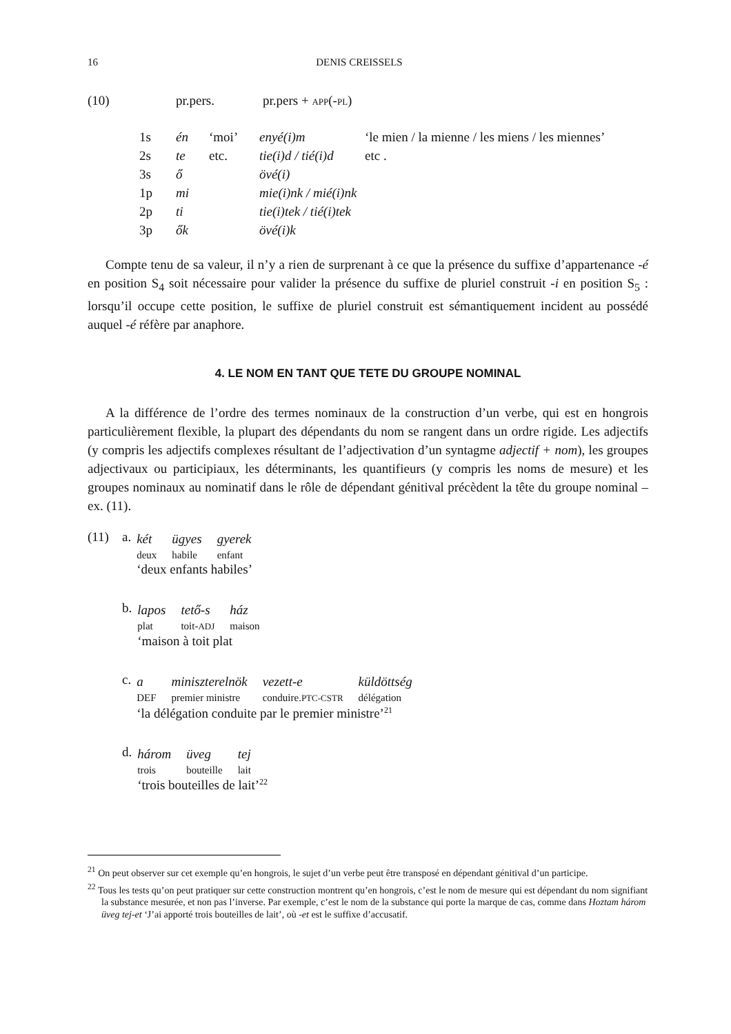16 DENIS CREISSELS
| (10) | pr.pers. | pr.pers + APP (- PL ) |
| 1s | én | ‘moi’ | enyé(i)m | ‘le mien / la mienne / les miens / les miennes’ |
| 2s | te | etc. | tie(i)d / tié(i)d | etc . |
| 3s | ő | | övé(i) | |
| 1p | mi | | mie(i)nk / mié(i)nk | |
| 2p | ti | | tie(i)tek / tié(i)tek | |
| 3p | ők | | övé(i)k | |
Compte tenu de sa valeur, il n’y a rien de surprenant à ce que la présence du suffixe d’appartenance -é en position S<sub>4</sub> soit nécessaire pour valider la présence du suffixe de pluriel construit -i en position S<sub>5</sub> : lorsqu’il occupe cette position, le suffixe de pluriel construit est sémantiquement incident au possédé auquel -é réfère par anaphore.
4. LE NOM EN TANT QUE TETE DU GROUPE NOMINAL
A la différence de l’ordre des termes nominaux de la construction d’un verbe, qui est en hongrois particulièrement flexible, la plupart des dépendants du nom se rangent dans un ordre rigide. Les adjectifs (y compris les adjectifs complexes résultant de l’adjectivation d’un syntagme adjectif + nom), les groupes adjectivaux ou participiaux, les déterminants, les quantifieurs (y compris les noms de mesure) et les groupes nominaux au nominatif dans le rôle de dépendant génitival précèdent la tête du groupe nominal – ex. (11).
(11) a.
| két | ügyes | gyerek |
| deux | habile | enfant |
‘deux enfants habiles’
b.
| lapos | tető-s | ház |
| plat | toit- ADJ | maison |
‘maison à toit plat
c.
| a | miniszterelnök | vezett-e | küldöttség |
| DEF | premier ministre | conduire. PTC-CSTR | délégation |
‘la délégation conduite par le premier ministre’<sup>21</sup>
d.
| három | üveg | tej |
| trois | bouteille | lait |
‘trois bouteilles de lait’<sup>22</sup>
<sup>21</sup> On peut observer sur cet exemple qu’en hongrois, le sujet d’un verbe peut être transposé en dépendant génitival d’un participe.
<sup>22</sup> Tous les tests qu’on peut pratiquer sur cette construction montrent qu’en hongrois, c’est le nom de mesure qui est dépendant du nom signifiant la substance mesurée, et non pas l’inverse. Par exemple, c’est le nom de la substance qui porte la marque de cas, comme dans Hoztam három üveg tej-et ‘J’ai apporté trois bouteilles de lait’, où -et est le suffixe d’accusatif.